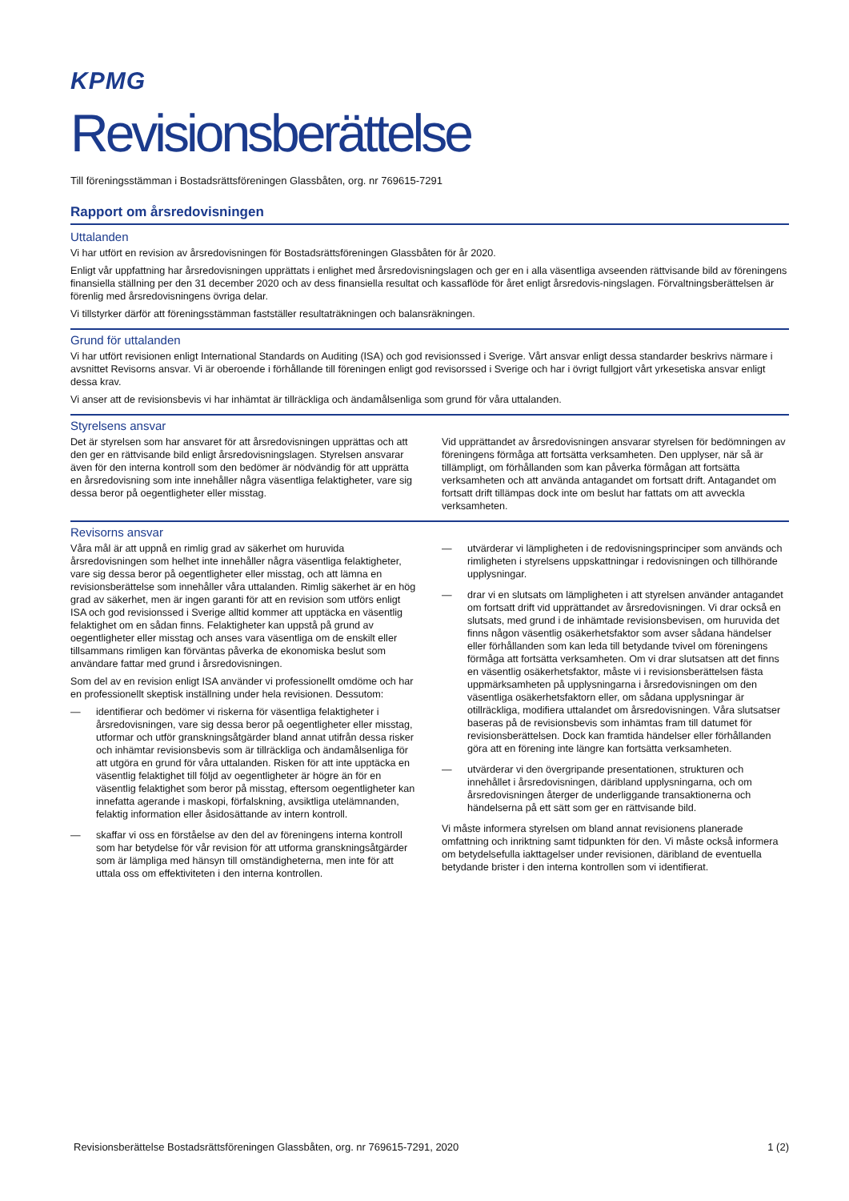KPMG
Revisionsberättelse
Till föreningsstämman i Bostadsrättsföreningen Glassbåten, org. nr 769615-7291
Rapport om årsredovisningen
Uttalanden
Vi har utfört en revision av årsredovisningen för Bostadsrättsföreningen Glassbåten för år 2020.
Enligt vår uppfattning har årsredovisningen upprättats i enlighet med årsredovisningslagen och ger en i alla väsentliga avseenden rättvisande bild av föreningens finansiella ställning per den 31 december 2020 och av dess finansiella resultat och kassaflöde för året enligt årsredovis-ningslagen. Förvaltningsberättelsen är förenlig med årsredovisningens övriga delar.
Vi tillstyrker därför att föreningsstämman fastställer resultaträkningen och balansräkningen.
Grund för uttalanden
Vi har utfört revisionen enligt International Standards on Auditing (ISA) och god revisionssed i Sverige. Vårt ansvar enligt dessa standarder beskrivs närmare i avsnittet Revisorns ansvar. Vi är oberoende i förhållande till föreningen enligt god revisorssed i Sverige och har i övrigt fullgjort vårt yrkesetiska ansvar enligt dessa krav.
Vi anser att de revisionsbevis vi har inhämtat är tillräckliga och ändamålsenliga som grund för våra uttalanden.
Styrelsens ansvar
Det är styrelsen som har ansvaret för att årsredovisningen upprättas och att den ger en rättvisande bild enligt årsredovisningslagen. Styrelsen ansvarar även för den interna kontroll som den bedömer är nödvändig för att upprätta en årsredovisning som inte innehåller några väsentliga felaktigheter, vare sig dessa beror på oegentligheter eller misstag.
Vid upprättandet av årsredovisningen ansvarar styrelsen för bedömningen av föreningens förmåga att fortsätta verksamheten. Den upplyser, när så är tillämpligt, om förhållanden som kan påverka förmågan att fortsätta verksamheten och att använda antagandet om fortsatt drift. Antagandet om fortsatt drift tillämpas dock inte om beslut har fattats om att avveckla verksamheten.
Revisorns ansvar
Våra mål är att uppnå en rimlig grad av säkerhet om huruvida årsredovisningen som helhet inte innehåller några väsentliga felaktigheter, vare sig dessa beror på oegentligheter eller misstag, och att lämna en revisionsberättelse som innehåller våra uttalanden. Rimlig säkerhet är en hög grad av säkerhet, men är ingen garanti för att en revision som utförs enligt ISA och god revisionssed i Sverige alltid kommer att upptäcka en väsentlig felaktighet om en sådan finns. Felaktigheter kan uppstå på grund av oegentligheter eller misstag och anses vara väsentliga om de enskilt eller tillsammans rimligen kan förväntas påverka de ekonomiska beslut som användare fattar med grund i årsredovisningen.
Som del av en revision enligt ISA använder vi professionellt omdöme och har en professionellt skeptisk inställning under hela revisionen. Dessutom:
— identifierar och bedömer vi riskerna för väsentliga felaktigheter i årsredovisningen, vare sig dessa beror på oegentligheter eller misstag, utformar och utför granskningsåtgärder bland annat utifrån dessa risker och inhämtar revisionsbevis som är tillräckliga och ändamålsenliga för att utgöra en grund för våra uttalanden. Risken för att inte upptäcka en väsentlig felaktighet till följd av oegentligheter är högre än för en väsentlig felaktighet som beror på misstag, eftersom oegentligheter kan innefatta agerande i maskopi, förfalskning, avsiktliga utelämnanden, felaktig information eller åsidosättande av intern kontroll.
— skaffar vi oss en förståelse av den del av föreningens interna kontroll som har betydelse för vår revision för att utforma granskningsåtgärder som är lämpliga med hänsyn till omständigheterna, men inte för att uttala oss om effektiviteten i den interna kontrollen.
— utvärderar vi lämpligheten i de redovisningsprinciper som används och rimligheten i styrelsens uppskattningar i redovisningen och tillhörande upplysningar.
— drar vi en slutsats om lämpligheten i att styrelsen använder antagandet om fortsatt drift vid upprättandet av årsredovisningen. Vi drar också en slutsats, med grund i de inhämtade revisionsbevisen, om huruvida det finns någon väsentlig osäkerhetsfaktor som avser sådana händelser eller förhållanden som kan leda till betydande tvivel om föreningens förmåga att fortsätta verksamheten. Om vi drar slutsatsen att det finns en väsentlig osäkerhetsfaktor, måste vi i revisionsberättelsen fästa uppmärksamheten på upplysningarna i årsredovisningen om den väsentliga osäkerhetsfaktorn eller, om sådana upplysningar är otillräckliga, modifiera uttalandet om årsredovisningen. Våra slutsatser baseras på de revisionsbevis som inhämtas fram till datumet för revisionsberättelsen. Dock kan framtida händelser eller förhållanden göra att en förening inte längre kan fortsätta verksamheten.
— utvärderar vi den övergripande presentationen, strukturen och innehållet i årsredovisningen, däribland upplysningarna, och om årsredovisningen återger de underliggande transaktionerna och händelserna på ett sätt som ger en rättvisande bild.
Vi måste informera styrelsen om bland annat revisionens planerade omfattning och inriktning samt tidpunkten för den. Vi måste också informera om betydelsefulla iakttagelser under revisionen, däribland de eventuella betydande brister i den interna kontrollen som vi identifierat.
Revisionsberättelse Bostadsrättsföreningen Glassbåten, org. nr 769615-7291, 2020 1 (2)